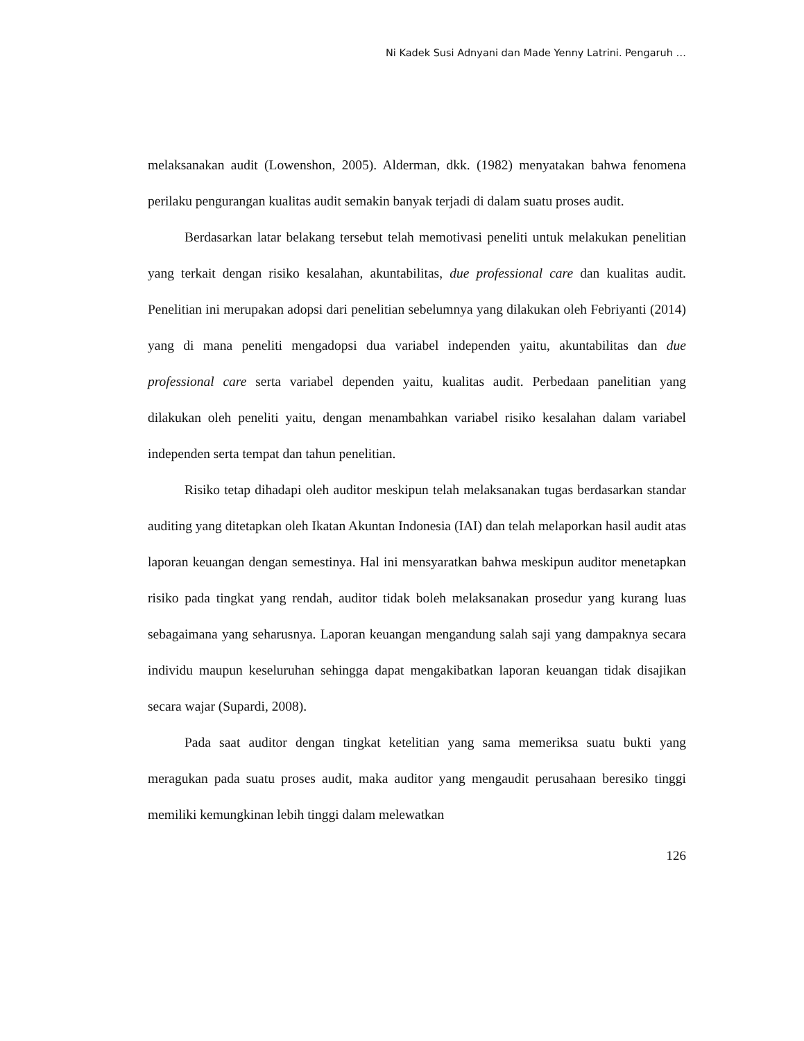Ni Kadek Susi Adnyani dan Made Yenny Latrini. Pengaruh …
melaksanakan audit (Lowenshon, 2005). Alderman, dkk. (1982) menyatakan bahwa fenomena perilaku pengurangan kualitas audit semakin banyak terjadi di dalam suatu proses audit.
Berdasarkan latar belakang tersebut telah memotivasi peneliti untuk melakukan penelitian yang terkait dengan risiko kesalahan, akuntabilitas, due professional care dan kualitas audit. Penelitian ini merupakan adopsi dari penelitian sebelumnya yang dilakukan oleh Febriyanti (2014) yang di mana peneliti mengadopsi dua variabel independen yaitu, akuntabilitas dan due professional care serta variabel dependen yaitu, kualitas audit. Perbedaan panelitian yang dilakukan oleh peneliti yaitu, dengan menambahkan variabel risiko kesalahan dalam variabel independen serta tempat dan tahun penelitian.
Risiko tetap dihadapi oleh auditor meskipun telah melaksanakan tugas berdasarkan standar auditing yang ditetapkan oleh Ikatan Akuntan Indonesia (IAI) dan telah melaporkan hasil audit atas laporan keuangan dengan semestinya. Hal ini mensyaratkan bahwa meskipun auditor menetapkan risiko pada tingkat yang rendah, auditor tidak boleh melaksanakan prosedur yang kurang luas sebagaimana yang seharusnya. Laporan keuangan mengandung salah saji yang dampaknya secara individu maupun keseluruhan sehingga dapat mengakibatkan laporan keuangan tidak disajikan secara wajar (Supardi, 2008).
Pada saat auditor dengan tingkat ketelitian yang sama memeriksa suatu bukti yang meragukan pada suatu proses audit, maka auditor yang mengaudit perusahaan beresiko tinggi memiliki kemungkinan lebih tinggi dalam melewatkan
126